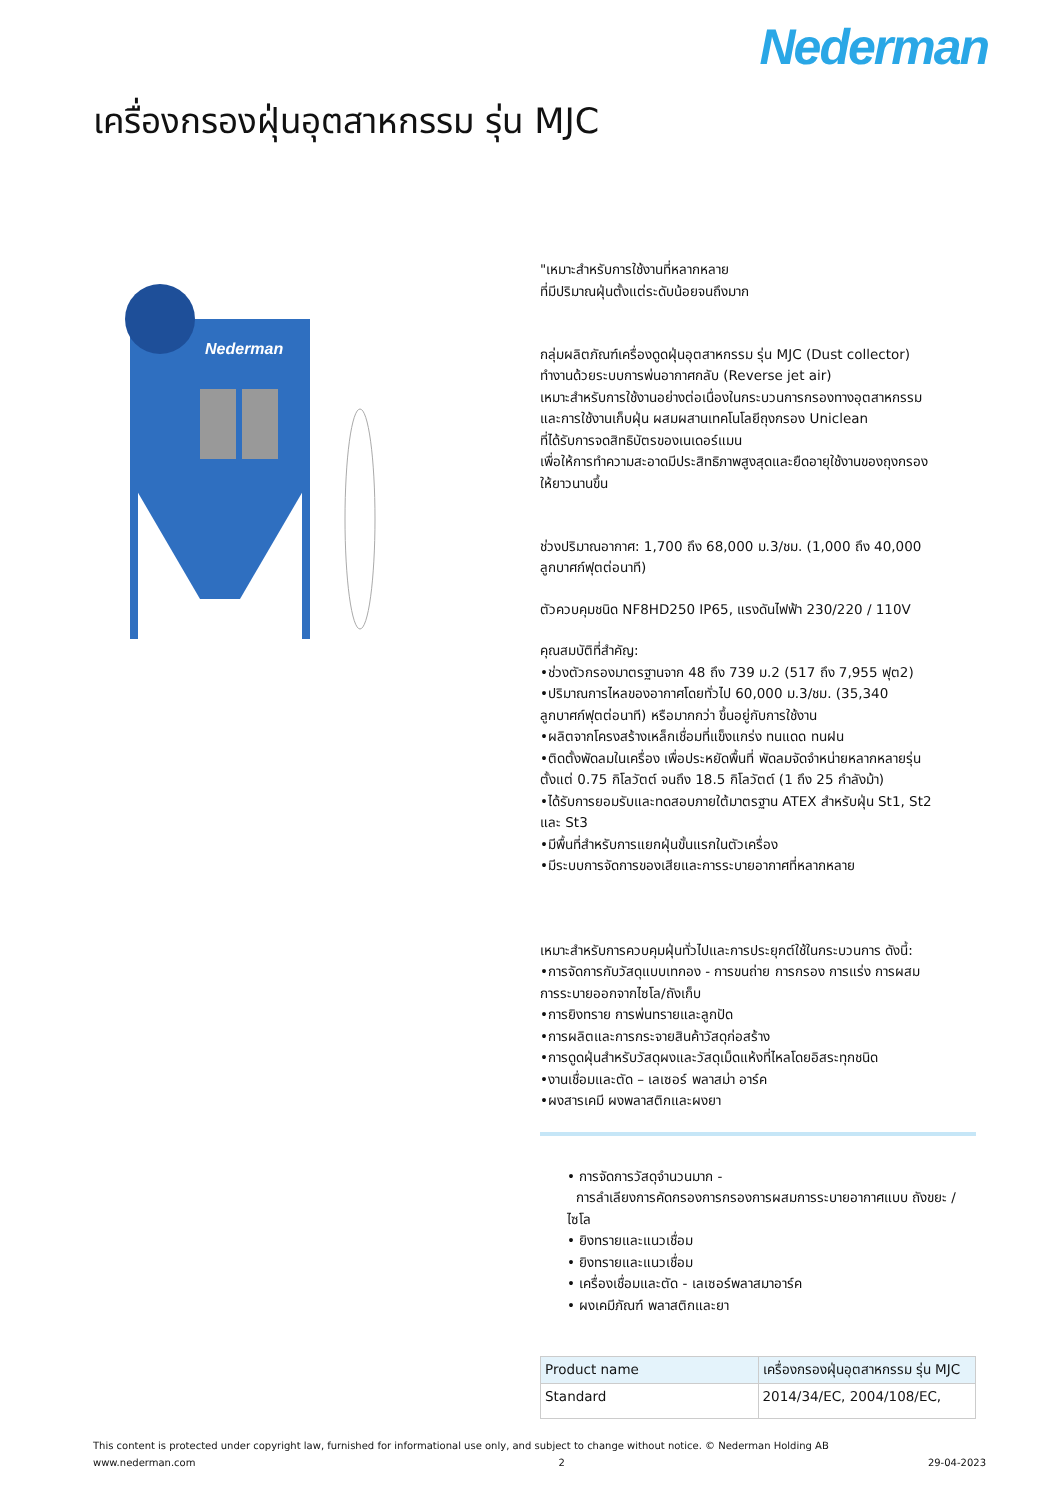Nederman
เครื่องกรองฝุ่นอุตสาหกรรม รุ่น MJC
Nederman
"เหมาะสำหรับการใช้งานที่หลากหลาย
ที่มีปริมาณฝุ่นตั้งแต่ระดับน้อยจนถึงมาก
กลุ่มผลิตภัณฑ์เครื่องดูดฝุ่นอุตสาหกรรม รุ่น MJC (Dust collector)
ทำงานด้วยระบบการพ่นอากาศกลับ (Reverse jet air)
เหมาะสำหรับการใช้งานอย่างต่อเนื่องในกระบวนการกรองทางอุตสาหกรรม
และการใช้งานเก็บฝุ่น ผสมผสานเทคโนโลยีถุงกรอง Uniclean
ที่ได้รับการจดสิทธิบัตรของเนเดอร์แมน
เพื่อให้การทำความสะอาดมีประสิทธิภาพสูงสุดและยืดอายุใช้งานของถุงกรอง
ให้ยาวนานขึ้น
ช่วงปริมาณอากาศ: 1,700 ถึง 68,000 ม.3/ชม. (1,000 ถึง 40,000
ลูกบาศก์ฟุตต่อนาที)
ตัวควบคุมชนิด NF8HD250 IP65, แรงดันไฟฟ้า 230/220 / 110V
คุณสมบัติที่สำคัญ:
•ช่วงตัวกรองมาตรฐานจาก 48 ถึง 739 ม.2 (517 ถึง 7,955 ฟุต2)
•ปริมาณการไหลของอากาศโดยทั่วไป 60,000 ม.3/ชม. (35,340
ลูกบาศก์ฟุตต่อนาที) หรือมากกว่า ขึ้นอยู่กับการใช้งาน
•ผลิตจากโครงสร้างเหล็กเชื่อมที่แข็งแกร่ง ทนแดด ทนฝน
•ติดตั้งพัดลมในเครื่อง เพื่อประหยัดพื้นที่ พัดลมจัดจำหน่ายหลากหลายรุ่น
ตั้งแต่ 0.75 กิโลวัตต์ จนถึง 18.5 กิโลวัตต์ (1 ถึง 25 กำลังม้า)
•ได้รับการยอมรับและทดสอบภายใต้มาตรฐาน ATEX สำหรับฝุ่น St1, St2
และ St3
•มีพื้นที่สำหรับการแยกฝุ่นขั้นแรกในตัวเครื่อง
•มีระบบการจัดการของเสียและการระบายอากาศที่หลากหลาย
เหมาะสำหรับการควบคุมฝุ่นทั่วไปและการประยุกต์ใช้ในกระบวนการ ดังนี้:
•การจัดการกับวัสดุแบบเทกอง - การขนถ่าย การกรอง การแร่ง การผสม
การระบายออกจากไซโล/ถังเก็บ
•การยิงทราย การพ่นทรายและลูกปัด
•การผลิตและการกระจายสินค้าวัสดุก่อสร้าง
•การดูดฝุ่นสำหรับวัสดุผงและวัสดุเม็ดแห้งที่ไหลโดยอิสระทุกชนิด
•งานเชื่อมและตัด – เลเซอร์ พลาสม่า อาร์ค
•ผงสารเคมี ผงพลาสติกและผงยา
• การจัดการวัสดุจำนวนมาก -
การลำเลียงการคัดกรองการกรองการผสมการระบายอากาศแบบ ถังขยะ / ไซโล
• ยิงทรายและแนวเชื่อม
• ยิงทรายและแนวเชื่อม
• เครื่องเชื่อมและตัด - เลเซอร์พลาสมาอาร์ค
• ผงเคมีภัณฑ์ พลาสติกและยา
| Product name | เครื่องกรองฝุ่นอุตสาหกรรม รุ่น MJC |
| Standard | 2014/34/EC, 2004/108/EC, |
This content is protected under copyright law, furnished for informational use only, and subject to change without notice. © Nederman Holding AB
www.nederman.com 2 29-04-2023